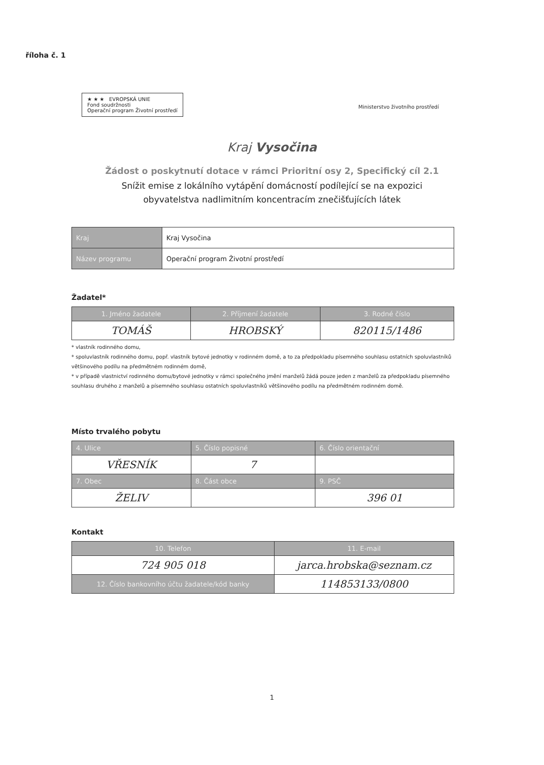říloha č. 1
★ ★ ★ EVROPSKÁ UNIE
Fond soudržnosti
Operační program Životní prostředí
Ministerstvo životního prostředí
Kraj Vysočina
Žádost o poskytnutí dotace v rámci Prioritní osy 2, Specifický cíl 2.1
Snížit emise z lokálního vytápění domácností podílející se na expozici
obyvatelstva nadlimitním koncentracím znečišťujících látek
| Kraj | Kraj Vysočina |
| Název programu | Operační program Životní prostředí |
Žadatel*
| 1. Jméno žadatele | 2. Příjmení žadatele | 3. Rodné číslo |
| --- | --- | --- |
| TOMÁŠ | HROBSKÝ | 820115/1486 |
* vlastník rodinného domu,
* spoluvlastník rodinného domu, popř. vlastník bytové jednotky v rodinném domě, a to za předpokladu písemného souhlasu ostatních spoluvlastníků většinového podílu na předmětném rodinném domě,
* v případě vlastnictví rodinného domu/bytové jednotky v rámci společného jmění manželů žádá pouze jeden z manželů za předpokladu písemného souhlasu druhého z manželů a písemného souhlasu ostatních spoluvlastníků většinového podílu na předmětném rodinném domě.
Místo trvalého pobytu
| 4. Ulice | 5. Číslo popisné | 6. Číslo orientační |
| --- | --- | --- |
| VŘESNÍK | 7 | |
| 7. Obec | 8. Část obce | 9. PSČ |
| ŽELIV | | 396 01 |
Kontakt
| 10. Telefon | 11. E-mail |
| --- | --- |
| 724 905 018 | jarca.hrobska@seznam.cz |
| 12. Číslo bankovního účtu žadatele/kód banky | 114853133/0800 |
1